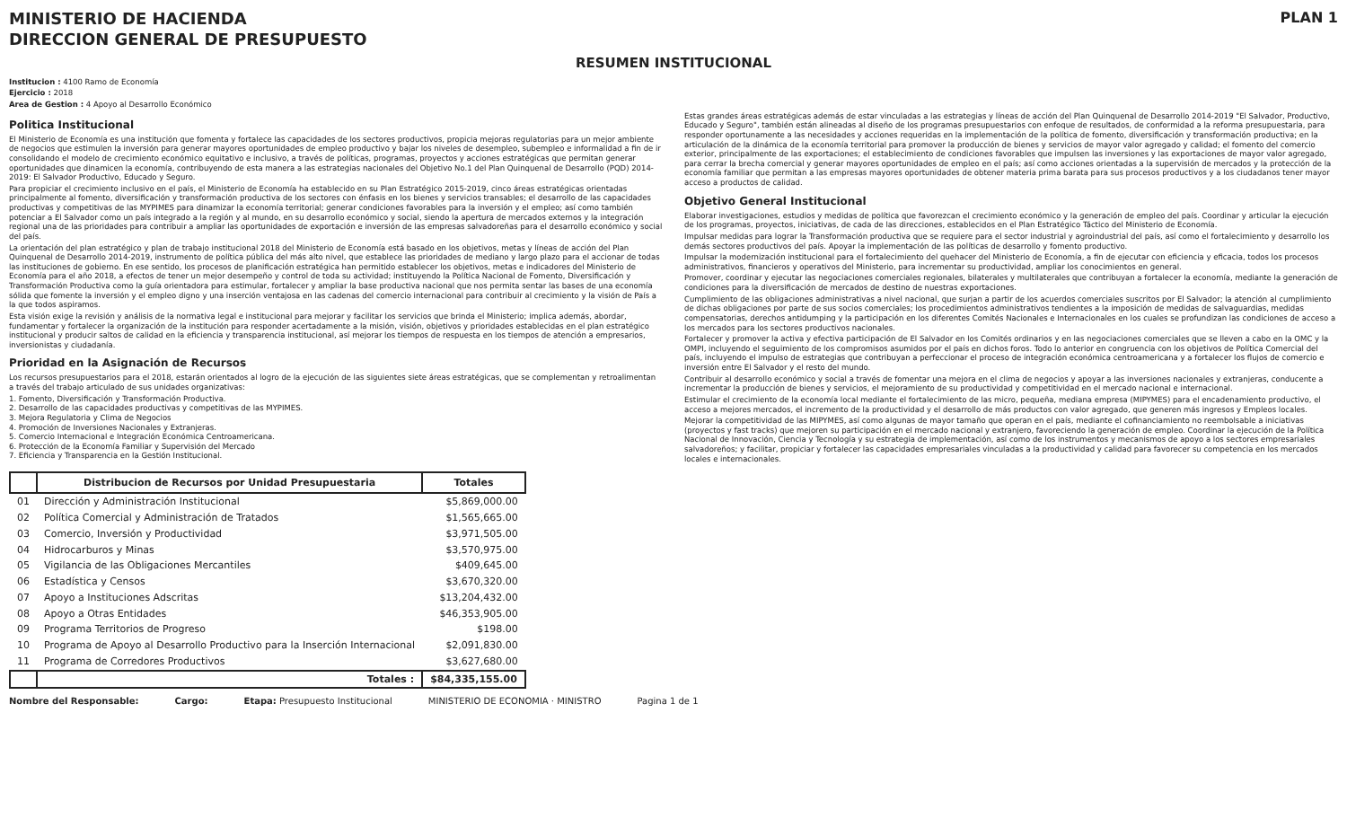MINISTERIO DE HACIENDA
DIRECCION GENERAL DE PRESUPUESTO
PLAN 1
RESUMEN INSTITUCIONAL
Institucion : 4100 Ramo de Economía
Ejercicio : 2018
Area de Gestion : 4 Apoyo al Desarrollo Económico
Politica Institucional
El Ministerio de Economía es una institución que fomenta y fortalece las capacidades de los sectores productivos, propicia mejoras regulatorias para un mejor ambiente de negocios que estimulen la inversión para generar mayores oportunidades de empleo productivo y bajar los niveles de desempleo, subempleo e informalidad a fin de ir consolidando el modelo de crecimiento económico equitativo e inclusivo, a través de políticas, programas, proyectos y acciones estratégicas que permitan generar oportunidades que dinamicen la economía, contribuyendo de esta manera a las estrategias nacionales del Objetivo No.1 del Plan Quinquenal de Desarrollo (PQD) 2014-2019: El Salvador Productivo, Educado y Seguro.
Para propiciar el crecimiento inclusivo en el país, el Ministerio de Economía ha establecido en su Plan Estratégico 2015-2019, cinco áreas estratégicas orientadas principalmente al fomento, diversificación y transformación productiva de los sectores con énfasis en los bienes y servicios transables; el desarrollo de las capacidades productivas y competitivas de las MYPIMES para dinamizar la economía territorial; generar condiciones favorables para la inversión y el empleo; así como también potenciar a El Salvador como un país integrado a la región y al mundo, en su desarrollo económico y social, siendo la apertura de mercados externos y la integración regional una de las prioridades para contribuir a ampliar las oportunidades de exportación e inversión de las empresas salvadoreñas para el desarrollo económico y social del país.
La orientación del plan estratégico y plan de trabajo institucional 2018 del Ministerio de Economía está basado en los objetivos, metas y líneas de acción del Plan Quinquenal de Desarrollo 2014-2019, instrumento de política pública del más alto nivel, que establece las prioridades de mediano y largo plazo para el accionar de todas las instituciones de gobierno. En ese sentido, los procesos de planificación estratégica han permitido establecer los objetivos, metas e indicadores del Ministerio de Economía para el año 2018, a efectos de tener un mejor desempeño y control de toda su actividad; instituyendo la Política Nacional de Fomento, Diversificación y Transformación Productiva como la guía orientadora para estimular, fortalecer y ampliar la base productiva nacional que nos permita sentar las bases de una economía sólida que fomente la inversión y el empleo digno y una inserción ventajosa en las cadenas del comercio internacional para contribuir al crecimiento y la visión de País a la que todos aspiramos.
Esta visión exige la revisión y análisis de la normativa legal e institucional para mejorar y facilitar los servicios que brinda el Ministerio; implica además, abordar, fundamentar y fortalecer la organización de la institución para responder acertadamente a la misión, visión, objetivos y prioridades establecidas en el plan estratégico institucional y producir saltos de calidad en la eficiencia y transparencia institucional, así mejorar los tiempos de respuesta en los tiempos de atención a empresarios, inversionistas y ciudadanía.
Prioridad en la Asignación de Recursos
Los recursos presupuestarios para el 2018, estarán orientados al logro de la ejecución de las siguientes siete áreas estratégicas, que se complementan y retroalimentan a través del trabajo articulado de sus unidades organizativas:
1. Fomento, Diversificación y Transformación Productiva.
2. Desarrollo de las capacidades productivas y competitivas de las MYPIMES.
3. Mejora Regulatoria y Clima de Negocios
4. Promoción de Inversiones Nacionales y Extranjeras.
5. Comercio Internacional e Integración Económica Centroamericana.
6. Protección de la Economía Familiar y Supervisión del Mercado
7. Eficiencia y Transparencia en la Gestión Institucional.
Estas grandes áreas estratégicas además de estar vinculadas a las estrategias y líneas de acción del Plan Quinquenal de Desarrollo 2014-2019 "El Salvador, Productivo, Educado y Seguro", también están alineadas al diseño de los programas presupuestarios con enfoque de resultados, de conformidad a la reforma presupuestaria, para responder oportunamente a las necesidades y acciones requeridas en la implementación de la política de fomento, diversificación y transformación productiva; en la articulación de la dinámica de la economía territorial para promover la producción de bienes y servicios de mayor valor agregado y calidad; el fomento del comercio exterior, principalmente de las exportaciones; el establecimiento de condiciones favorables que impulsen las inversiones y las exportaciones de mayor valor agregado, para cerrar la brecha comercial y generar mayores oportunidades de empleo en el país; así como acciones orientadas a la supervisión de mercados y la protección de la economía familiar que permitan a las empresas mayores oportunidades de obtener materia prima barata para sus procesos productivos y a los ciudadanos tener mayor acceso a productos de calidad.
Objetivo General Institucional
Elaborar investigaciones, estudios y medidas de política que favorezcan el crecimiento económico y la generación de empleo del país. Coordinar y articular la ejecución de los programas, proyectos, iniciativas, de cada de las direcciones, establecidos en el Plan Estratégico Táctico del Ministerio de Economía.
Impulsar medidas para lograr la Transformación productiva que se requiere para el sector industrial y agroindustrial del país, así como el fortalecimiento y desarrollo los demás sectores productivos del país. Apoyar la implementación de las políticas de desarrollo y fomento productivo.
Impulsar la modernización institucional para el fortalecimiento del quehacer del Ministerio de Economía, a fin de ejecutar con eficiencia y eficacia, todos los procesos administrativos, financieros y operativos del Ministerio, para incrementar su productividad, ampliar los conocimientos en general.
Promover, coordinar y ejecutar las negociaciones comerciales regionales, bilaterales y multilaterales que contribuyan a fortalecer la economía, mediante la generación de condiciones para la diversificación de mercados de destino de nuestras exportaciones.
Cumplimiento de las obligaciones administrativas a nivel nacional, que surjan a partir de los acuerdos comerciales suscritos por El Salvador; la atención al cumplimiento de dichas obligaciones por parte de sus socios comerciales; los procedimientos administrativos tendientes a la imposición de medidas de salvaguardias, medidas compensatorias, derechos antidumping y la participación en los diferentes Comités Nacionales e Internacionales en los cuales se profundizan las condiciones de acceso a los mercados para los sectores productivos nacionales.
Fortalecer y promover la activa y efectiva participación de El Salvador en los Comités ordinarios y en las negociaciones comerciales que se lleven a cabo en la OMC y la OMPI, incluyendo el seguimiento de los compromisos asumidos por el país en dichos foros. Todo lo anterior en congruencia con los objetivos de Política Comercial del país, incluyendo el impulso de estrategias que contribuyan a perfeccionar el proceso de integración económica centroamericana y a fortalecer los flujos de comercio e inversión entre El Salvador y el resto del mundo.
Contribuir al desarrollo económico y social a través de fomentar una mejora en el clima de negocios y apoyar a las inversiones nacionales y extranjeras, conducente a incrementar la producción de bienes y servicios, el mejoramiento de su productividad y competitividad en el mercado nacional e internacional.
Estimular el crecimiento de la economía local mediante el fortalecimiento de las micro, pequeña, mediana empresa (MIPYMES) para el encadenamiento productivo, el acceso a mejores mercados, el incremento de la productividad y el desarrollo de más productos con valor agregado, que generen más ingresos y Empleos locales.
Mejorar la competitividad de las MIPYMES, así como algunas de mayor tamaño que operan en el país, mediante el cofinanciamiento no reembolsable a iniciativas (proyectos y fast tracks) que mejoren su participación en el mercado nacional y extranjero, favoreciendo la generación de empleo. Coordinar la ejecución de la Política Nacional de Innovación, Ciencia y Tecnología y su estrategia de implementación, así como de los instrumentos y mecanismos de apoyo a los sectores empresariales salvadoreños; y facilitar, propiciar y fortalecer las capacidades empresariales vinculadas a la productividad y calidad para favorecer su competencia en los mercados locales e internacionales.
| | Distribucion de Recursos por Unidad Presupuestaria | Totales |
| --- | --- | --- |
| 01 | Dirección y Administración Institucional | $5,869,000.00 |
| 02 | Política Comercial y Administración de Tratados | $1,565,665.00 |
| 03 | Comercio, Inversión y Productividad | $3,971,505.00 |
| 04 | Hidrocarburos y Minas | $3,570,975.00 |
| 05 | Vigilancia de las Obligaciones Mercantiles | $409,645.00 |
| 06 | Estadística y Censos | $3,670,320.00 |
| 07 | Apoyo a Instituciones Adscritas | $13,204,432.00 |
| 08 | Apoyo a Otras Entidades | $46,353,905.00 |
| 09 | Programa Territorios de Progreso | $198.00 |
| 10 | Programa de Apoyo al Desarrollo Productivo para la Inserción Internacional | $2,091,830.00 |
| 11 | Programa de Corredores Productivos | $3,627,680.00 |
| | Totales : | $84,335,155.00 |
Nombre del Responsable: Cargo: Etapa: Presupuesto Institucional
MINISTERIO DE ECONOMIA · MINISTRO
Pagina 1 de 1